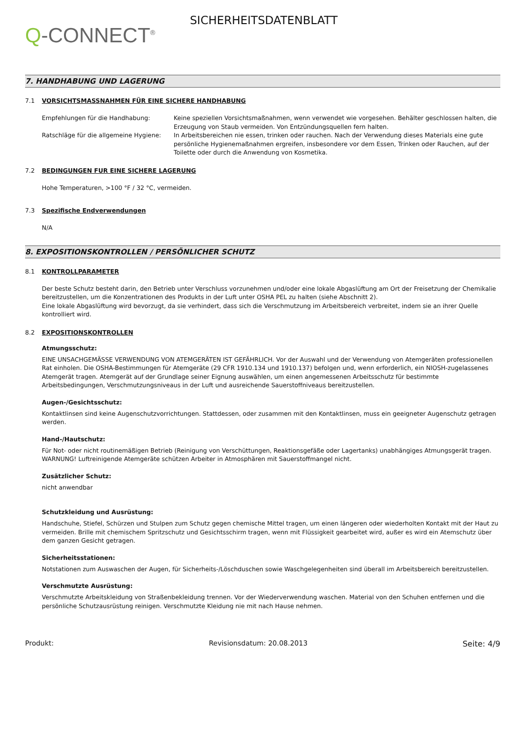Q-CONNECT<sup>®</sup>
SICHERHEITSDATENBLATT
7. HANDHABUNG UND LAGERUNG
7.1 VORSICHTSMASSNAHMEN FÜR EINE SICHERE HANDHABUNG
Empfehlungen für die Handhabung: Keine speziellen Vorsichtsmaßnahmen, wenn verwendet wie vorgesehen. Behälter geschlossen halten, die Erzeugung von Staub vermeiden. Von Entzündungsquellen fern halten.
Ratschläge für die allgemeine Hygiene:
In Arbeitsbereichen nie essen, trinken oder rauchen. Nach der Verwendung dieses Materials eine gute persönliche Hygienemaßnahmen ergreifen, insbesondere vor dem Essen, Trinken oder Rauchen, auf der Toilette oder durch die Anwendung von Kosmetika.
7.2 BEDINGUNGEN FUR EINE SICHERE LAGERUNG
Hohe Temperaturen, >100 °F / 32 °C, vermeiden.
7.3 Spezifische Endverwendungen
N/A
8. EXPOSITIONSKONTROLLEN / PERSÖNLICHER SCHUTZ
8.1 KONTROLLPARAMETER
Der beste Schutz besteht darin, den Betrieb unter Verschluss vorzunehmen und/oder eine lokale Abgaslüftung am Ort der Freisetzung der Chemikalie bereitzustellen, um die Konzentrationen des Produkts in der Luft unter OSHA PEL zu halten (siehe Abschnitt 2).
Eine lokale Abgaslüftung wird bevorzugt, da sie verhindert, dass sich die Verschmutzung im Arbeitsbereich verbreitet, indem sie an ihrer Quelle kontrolliert wird.
8.2 EXPOSITIONSKONTROLLEN
Atmungsschutz:
EINE UNSACHGEMÄSSE VERWENDUNG VON ATEMGERÄTEN IST GEFÄHRLICH. Vor der Auswahl und der Verwendung von Atemgeräten professionellen Rat einholen. Die OSHA-Bestimmungen für Atemgeräte (29 CFR 1910.134 und 1910.137) befolgen und, wenn erforderlich, ein NIOSH-zugelassenes Atemgerät tragen. Atemgerät auf der Grundlage seiner Eignung auswählen, um einen angemessenen Arbeitsschutz für bestimmte Arbeitsbedingungen, Verschmutzungsniveaus in der Luft und ausreichende Sauerstoffniveaus bereitzustellen.
Augen-/Gesichtsschutz:
Kontaktlinsen sind keine Augenschutzvorrichtungen. Stattdessen, oder zusammen mit den Kontaktlinsen, muss ein geeigneter Augenschutz getragen werden.
Hand-/Hautschutz:
Für Not- oder nicht routinemäßigen Betrieb (Reinigung von Verschüttungen, Reaktionsgefäße oder Lagertanks) unabhängiges Atmungsgerät tragen. WARNUNG! Luftreinigende Atemgeräte schützen Arbeiter in Atmosphären mit Sauerstoffmangel nicht.
Zusätzlicher Schutz:
nicht anwendbar
Schutzkleidung und Ausrüstung:
Handschuhe, Stiefel, Schürzen und Stulpen zum Schutz gegen chemische Mittel tragen, um einen längeren oder wiederholten Kontakt mit der Haut zu vermeiden. Brille mit chemischem Spritzschutz und Gesichtsschirm tragen, wenn mit Flüssigkeit gearbeitet wird, außer es wird ein Atemschutz über dem ganzen Gesicht getragen.
Sicherheitsstationen:
Notstationen zum Auswaschen der Augen, für Sicherheits-/Löschduschen sowie Waschgelegenheiten sind überall im Arbeitsbereich bereitzustellen.
Verschmutzte Ausrüstung:
Verschmutzte Arbeitskleidung von Straßenbekleidung trennen. Vor der Wiederverwendung waschen. Material von den Schuhen entfernen und die persönliche Schutzausrüstung reinigen. Verschmutzte Kleidung nie mit nach Hause nehmen.
Produkt: Revisionsdatum: 20.08.2013 Seite: 4/9